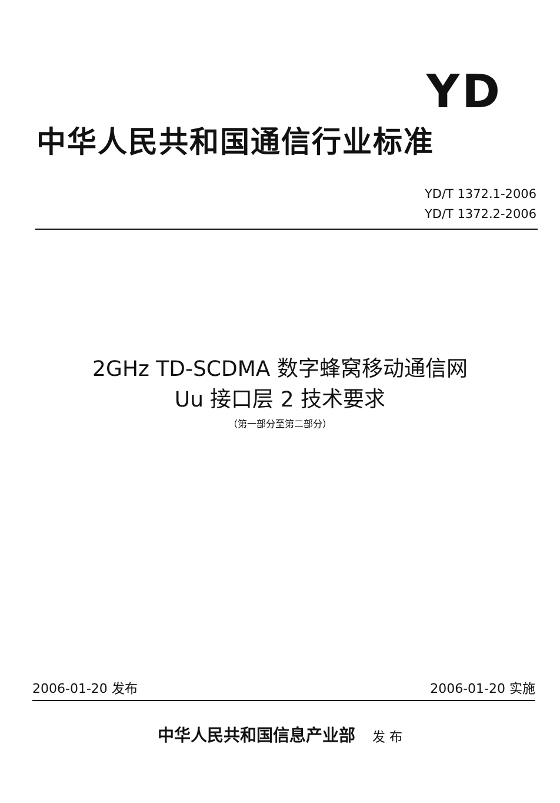YD
中华人民共和国通信行业标准
YD/T 1372.1-2006
YD/T 1372.2-2006
2GHz TD-SCDMA 数字蜂窝移动通信网
Uu 接口层 2 技术要求
（第一部分至第二部分）
2006-01-20 发布 2006-01-20 实施
中华人民共和国信息产业部 发 布